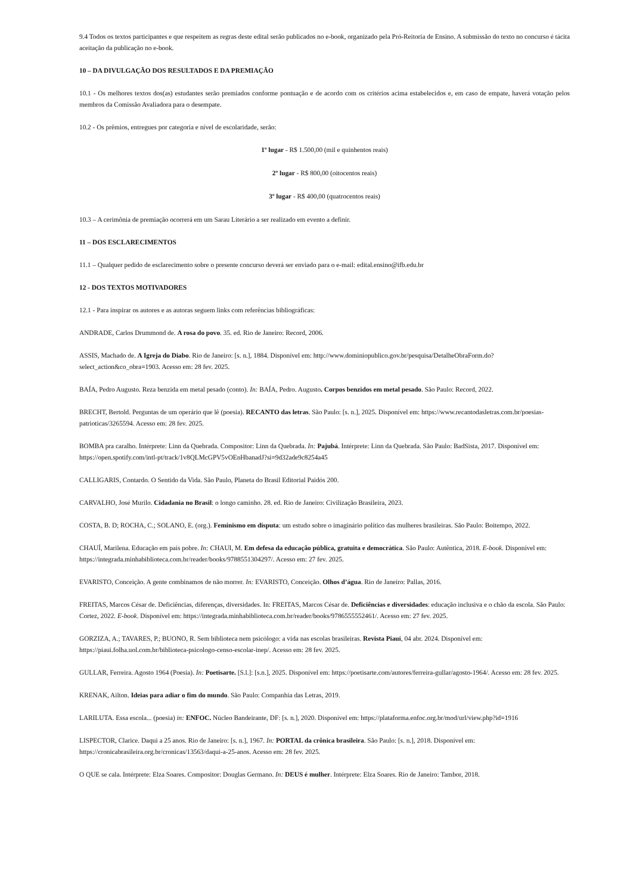9.4 Todos os textos participantes e que respeitem as regras deste edital serão publicados no e-book, organizado pela Pró-Reitoria de Ensino. A submissão do texto no concurso é tácita aceitação da publicação no e-book.
10 – DA DIVULGAÇÃO DOS RESULTADOS E DA PREMIAÇÃO
10.1 - Os melhores textos dos(as) estudantes serão premiados conforme pontuação e de acordo com os critérios acima estabelecidos e, em caso de empate, haverá votação pelos membros da Comissão Avaliadora para o desempate.
10.2 - Os prêmios, entregues por categoria e nível de escolaridade, serão:
1º lugar - R$ 1.500,00 (mil e quinhentos reais)
2º lugar - R$ 800,00 (oitocentos reais)
3º lugar - R$ 400,00 (quatrocentos reais)
10.3 – A cerimônia de premiação ocorrerá em um Sarau Literário a ser realizado em evento a definir.
11 – DOS ESCLARECIMENTOS
11.1 – Qualquer pedido de esclarecimento sobre o presente concurso deverá ser enviado para o e-mail: edital.ensino@ifb.edu.br
12 - DOS TEXTOS MOTIVADORES
12.1 - Para inspirar os autores e as autoras seguem links com referências bibliográficas:
ANDRADE, Carlos Drummond de. A rosa do povo. 35. ed. Rio de Janeiro: Record, 2006.
ASSIS, Machado de. A Igreja do Diabo. Rio de Janeiro: [s. n.], 1884. Disponível em: http://www.dominiopublico.gov.br/pesquisa/DetalheObraForm.do?select_action&co_obra=1903. Acesso em: 28 fev. 2025.
BAÍA, Pedro Augusto. Reza benzida em metal pesado (conto). In: BAÍA, Pedro. Augusto. Corpos benzidos em metal pesado. São Paulo: Record, 2022.
BRECHT, Bertold. Perguntas de um operário que lê (poesia). RECANTO das letras. São Paulo: [s. n.], 2025. Disponível em: https://www.recantodasletras.com.br/poesias-patrioticas/3265594. Acesso em: 28 fev. 2025.
BOMBA pra caralho. Intérprete: Linn da Quebrada. Compositor: Linn da Quebrada. In: Pajubá. Intérprete: Linn da Quebrada. São Paulo: BadSista, 2017. Disponível em: https://open.spotify.com/intl-pt/track/1v8QLMcGPV5vOEnHbanadJ?si=9d32ade9c8254a45
CALLIGARIS, Contardo. O Sentido da Vida. São Paulo, Planeta do Brasil Editorial Paidós 200.
CARVALHO, José Murilo. Cidadania no Brasil: o longo caminho. 28. ed. Rio de Janeiro: Civilização Brasileira, 2023.
COSTA, B. D; ROCHA, C.; SOLANO, E. (org.). Feminismo em disputa: um estudo sobre o imaginário político das mulheres brasileiras. São Paulo: Boitempo, 2022.
CHAUÍ, Marilena. Educação em país pobre. In: CHAUI, M. Em defesa da educação pública, gratuita e democrática. São Paulo: Autêntica, 2018. E-book. Disponível em: https://integrada.minhabiblioteca.com.br/reader/books/9788551304297/. Acesso em: 27 fev. 2025.
EVARISTO, Conceição. A gente combinamos de não morrer. In: EVARISTO, Conceição. Olhos d’água. Rio de Janeiro: Pallas, 2016.
FREITAS, Marcos César de. Deficiências, diferenças, diversidades. In: FREITAS, Marcos César de. Deficiências e diversidades: educação inclusiva e o chão da escola. São Paulo: Cortez, 2022. E-book. Disponível em: https://integrada.minhabiblioteca.com.br/reader/books/9786555552461/. Acesso em: 27 fev. 2025.
GORZIZA, A.; TAVARES, P.; BUONO, R. Sem biblioteca nem psicólogo: a vida nas escolas brasileiras. Revista Piauí, 04 abr. 2024. Disponível em: https://piaui.folha.uol.com.br/biblioteca-psicologo-censo-escolar-inep/. Acesso em: 28 fev. 2025.
GULLAR, Ferreira. Agosto 1964 (Poesia). In: Poetisarte. [S.l.]: [s.n.], 2025. Disponível em: https://poetisarte.com/autores/ferreira-gullar/agosto-1964/. Acesso em: 28 fev. 2025.
KRENAK, Ailton. Ideias para adiar o fim do mundo. São Paulo: Companhia das Letras, 2019.
LARILUTA. Essa escola... (poesia) in: ENFOC. Núcleo Bandeirante, DF: [s. n.], 2020. Disponível em: https://plataforma.enfoc.org.br/mod/url/view.php?id=1916
LISPECTOR, Clarice. Daqui a 25 anos. Rio de Janeiro: [s. n.], 1967. In: PORTAL da crônica brasileira. São Paulo: [s. n.], 2018. Disponível em: https://cronicabrasileira.org.br/cronicas/13563/daqui-a-25-anos. Acesso em: 28 fev. 2025.
O QUE se cala. Intérprete: Elza Soares. Compositor: Douglas Germano. In: DEUS é mulher. Intérprete: Elza Soares. Rio de Janeiro: Tambor, 2018.